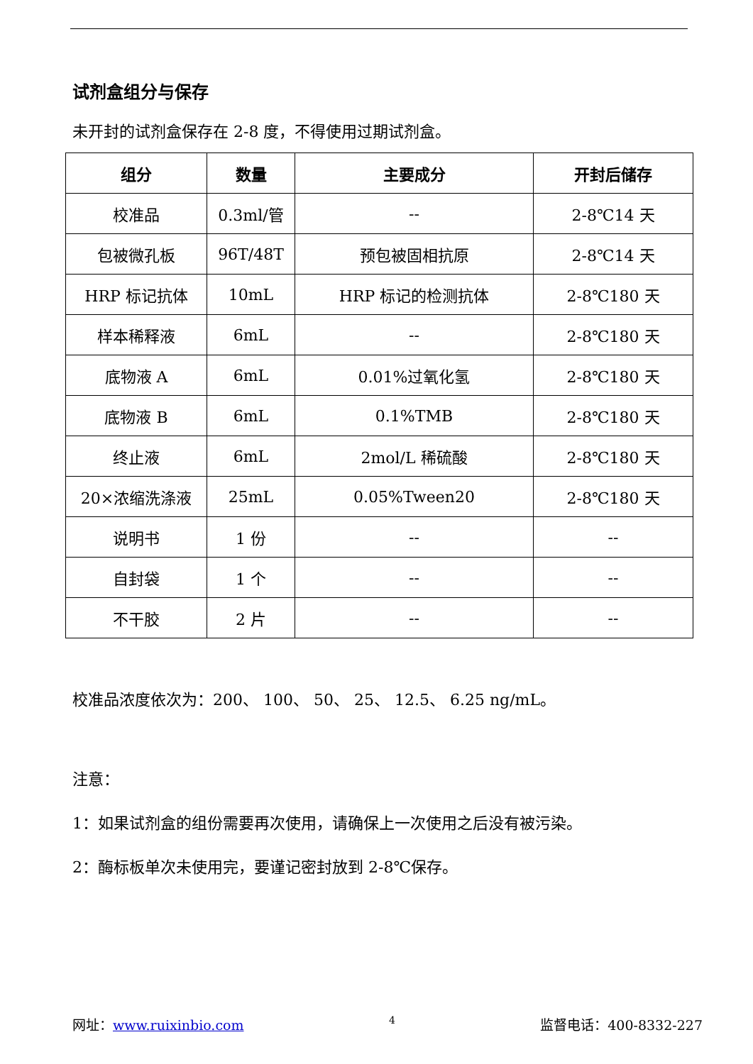试剂盒组分与保存
未开封的试剂盒保存在 2-8 度，不得使用过期试剂盒。
| 组分 | 数量 | 主要成分 | 开封后储存 |
| --- | --- | --- | --- |
| 校准品 | 0.3ml/管 | -- | 2-8℃14 天 |
| 包被微孔板 | 96T/48T | 预包被固相抗原 | 2-8℃14 天 |
| HRP 标记抗体 | 10mL | HRP 标记的检测抗体 | 2-8℃180 天 |
| 样本稀释液 | 6mL | -- | 2-8℃180 天 |
| 底物液 A | 6mL | 0.01%过氧化氢 | 2-8℃180 天 |
| 底物液 B | 6mL | 0.1%TMB | 2-8℃180 天 |
| 终止液 | 6mL | 2mol/L 稀硫酸 | 2-8℃180 天 |
| 20×浓缩洗涤液 | 25mL | 0.05%Tween20 | 2-8℃180 天 |
| 说明书 | 1 份 | -- | -- |
| 自封袋 | 1 个 | -- | -- |
| 不干胶 | 2 片 | -- | -- |
校准品浓度依次为：200、 100、 50、 25、 12.5、 6.25 ng/mL。
注意：
1：如果试剂盒的组份需要再次使用，请确保上一次使用之后没有被污染。
2：酶标板单次未使用完，要谨记密封放到 2-8℃保存。
网址：www.ruixinbio.com 4 监督电话：400-8332-227